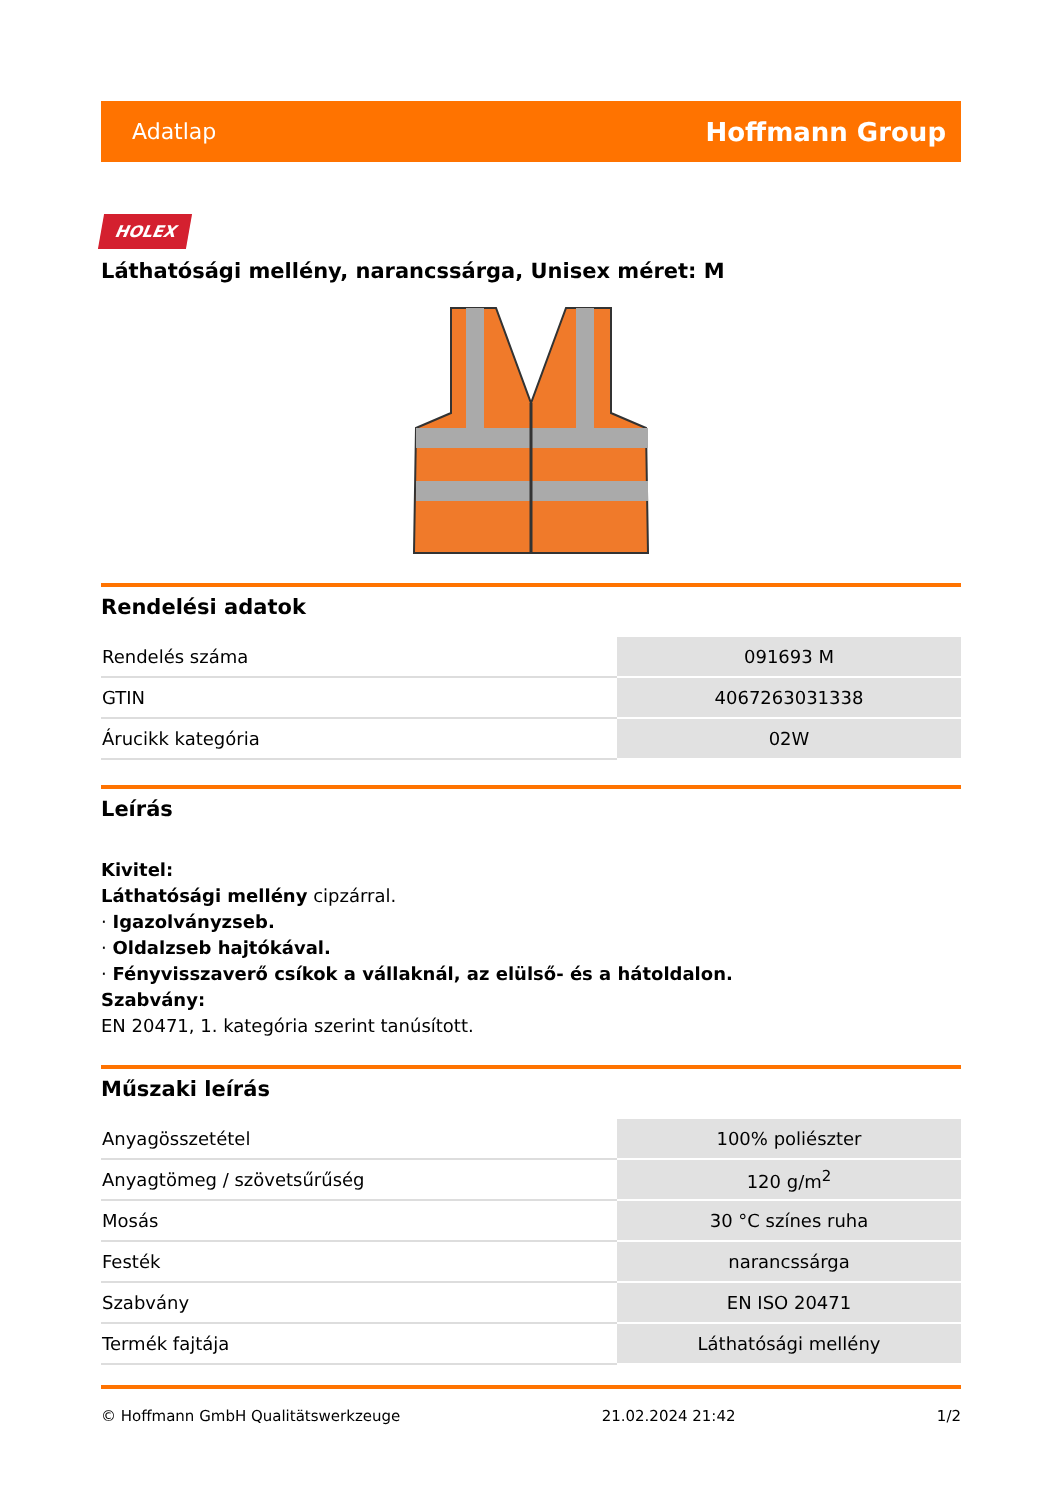Adatlap Hoffmann Group
HOLEX
Láthatósági mellény, narancssárga, Unisex méret: M
Rendelési adatok
| Rendelés száma | 091693 M |
| GTIN | 4067263031338 |
| Árucikk kategória | 02W |
Leírás
Kivitel:
Láthatósági mellény cipzárral.
· Igazolványzseb.
· Oldalzseb hajtókával.
· Fényvisszaverő csíkok a vállaknál, az elülső- és a hátoldalon.
Szabvány:
EN 20471, 1. kategória szerint tanúsított.
Műszaki leírás
| Anyagösszetétel | 100% poliészter |
| Anyagtömeg / szövetsűrűség | 120 g/m<sup>2</sup> |
| Mosás | 30 °C színes ruha |
| Festék | narancssárga |
| Szabvány | EN ISO 20471 |
| Termék fajtája | Láthatósági mellény |
© Hoffmann GmbH Qualitätswerkzeuge 21.02.2024 21:42 1/2